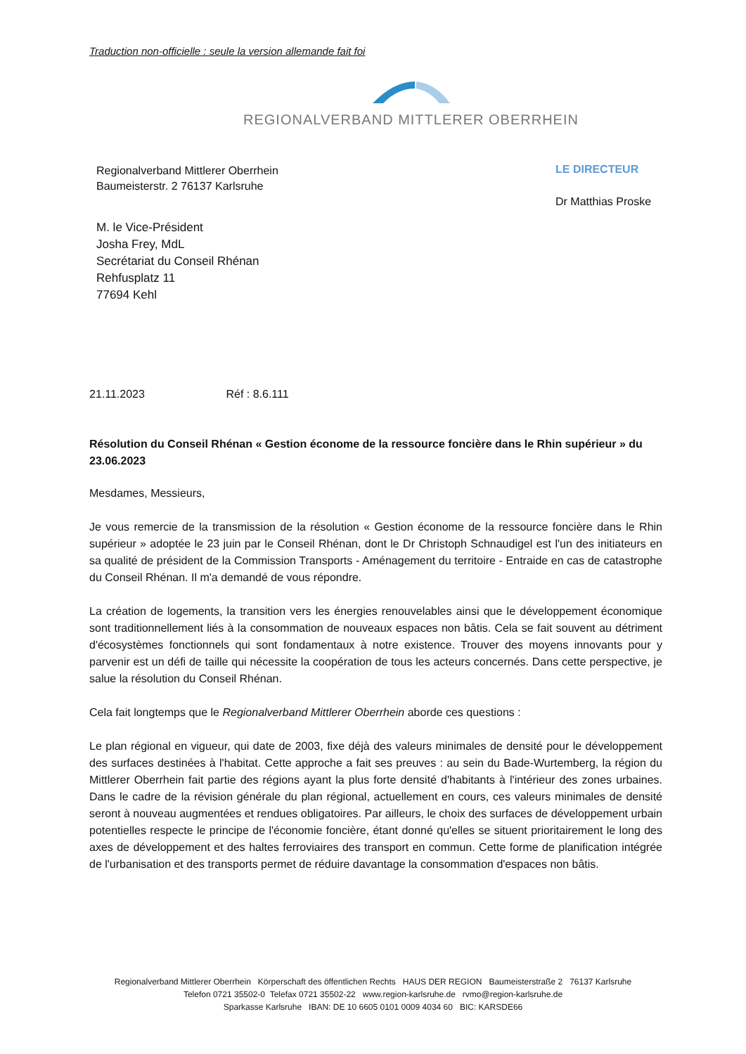Traduction non-officielle : seule la version allemande fait foi
REGIONALVERBAND MITTLERER OBERRHEIN
Regionalverband Mittlerer Oberrhein
Baumeisterstr. 2 76137 Karlsruhe
LE DIRECTEUR
Dr Matthias Proske
M. le Vice-Président
Josha Frey, MdL
Secrétariat du Conseil Rhénan
Rehfusplatz 11
77694 Kehl
21.11.2023 Réf : 8.6.111
Résolution du Conseil Rhénan « Gestion économe de la ressource foncière dans le Rhin supérieur » du 23.06.2023
Mesdames, Messieurs,
Je vous remercie de la transmission de la résolution « Gestion économe de la ressource foncière dans le Rhin supérieur » adoptée le 23 juin par le Conseil Rhénan, dont le Dr Christoph Schnaudigel est l'un des initiateurs en sa qualité de président de la Commission Transports - Aménagement du territoire - Entraide en cas de catastrophe du Conseil Rhénan. Il m'a demandé de vous répondre.
La création de logements, la transition vers les énergies renouvelables ainsi que le développement économique sont traditionnellement liés à la consommation de nouveaux espaces non bâtis. Cela se fait souvent au détriment d'écosystèmes fonctionnels qui sont fondamentaux à notre existence. Trouver des moyens innovants pour y parvenir est un défi de taille qui nécessite la coopération de tous les acteurs concernés. Dans cette perspective, je salue la résolution du Conseil Rhénan.
Cela fait longtemps que le Regionalverband Mittlerer Oberrhein aborde ces questions :
Le plan régional en vigueur, qui date de 2003, fixe déjà des valeurs minimales de densité pour le développement des surfaces destinées à l'habitat. Cette approche a fait ses preuves : au sein du Bade-Wurtemberg, la région du Mittlerer Oberrhein fait partie des régions ayant la plus forte densité d'habitants à l'intérieur des zones urbaines. Dans le cadre de la révision générale du plan régional, actuellement en cours, ces valeurs minimales de densité seront à nouveau augmentées et rendues obligatoires. Par ailleurs, le choix des surfaces de développement urbain potentielles respecte le principe de l'économie foncière, étant donné qu'elles se situent prioritairement le long des axes de développement et des haltes ferroviaires des transport en commun. Cette forme de planification intégrée de l'urbanisation et des transports permet de réduire davantage la consommation d'espaces non bâtis.
Regionalverband Mittlerer Oberrhein Körperschaft des öffentlichen Rechts HAUS DER REGION Baumeisterstraße 2 76137 Karlsruhe
Telefon 0721 35502-0 Telefax 0721 35502-22 www.region-karlsruhe.de rvmo@region-karlsruhe.de
Sparkasse Karlsruhe IBAN: DE 10 6605 0101 0009 4034 60 BIC: KARSDE66